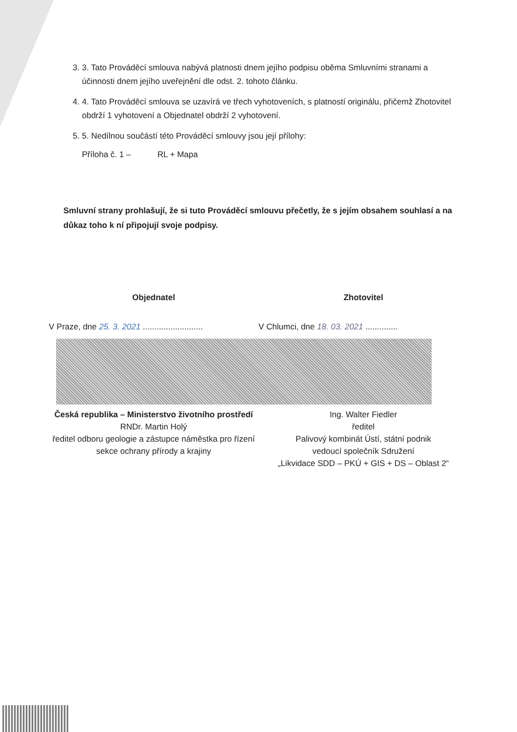3. 3. Tato Prováděcí smlouva nabývá platnosti dnem jejího podpisu oběma Smluvními stranami a účinnosti dnem jejího uveřejnění dle odst. 2. tohoto článku.
4. 4. Tato Prováděcí smlouva se uzavírá ve třech vyhotoveních, s platností originálu, přičemž Zhotovitel obdrží 1 vyhotovení a Objednatel obdrží 2 vyhotovení.
5. 5. Nedílnou součástí této Prováděcí smlouvy jsou její přílohy:
Příloha č. 1 – RL + Mapa
Smluvní strany prohlašují, že si tuto Prováděcí smlouvu přečetly, že s jejím obsahem souhlasí a na důkaz toho k ní připojují svoje podpisy.
Objednatel Zhotovitel
V Praze, dne 25. 3. 2021 ..........................
V Chlumci, dne 18. 03. 2021 ..............
Česká republika – Ministerstvo životního prostředí
RNDr. Martin Holý
ředitel odboru geologie a zástupce náměstka pro řízení sekce ochrany přírody a krajiny
Ing. Walter Fiedler
ředitel
Palivový kombinát Ústí, státní podnik
vedoucí společník Sdružení
„Likvidace SDD – PKÚ + GIS + DS – Oblast 2“